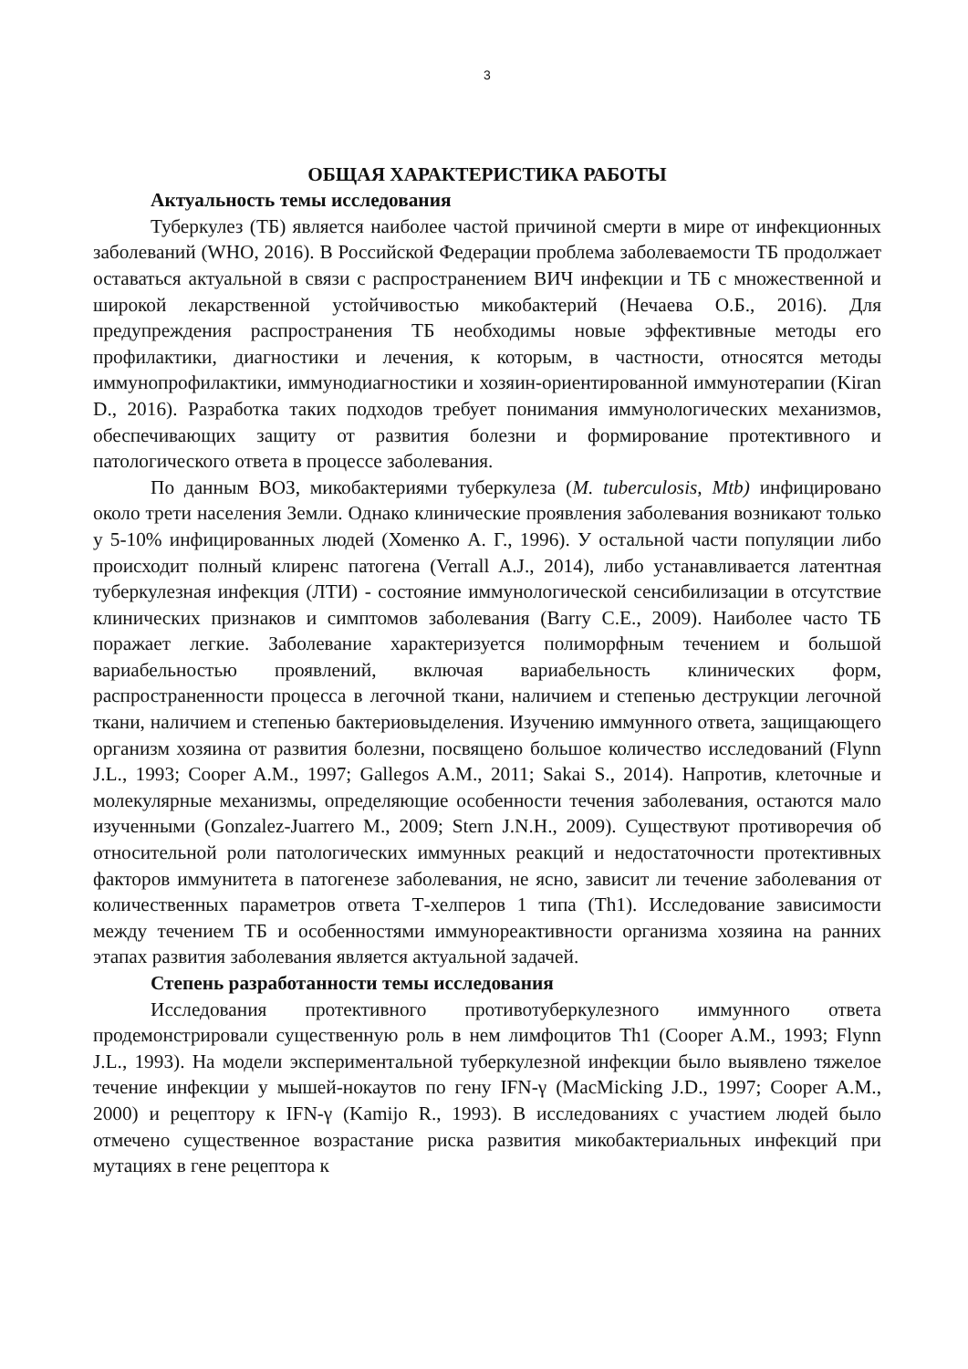3
ОБЩАЯ ХАРАКТЕРИСТИКА РАБОТЫ
Актуальность темы исследования
Туберкулез (ТБ) является наиболее частой причиной смерти в мире от инфекционных заболеваний (WHO, 2016). В Российской Федерации проблема заболеваемости ТБ продолжает оставаться актуальной в связи с распространением ВИЧ инфекции и ТБ с множественной и широкой лекарственной устойчивостью микобактерий (Нечаева О.Б., 2016). Для предупреждения распространения ТБ необходимы новые эффективные методы его профилактики, диагностики и лечения, к которым, в частности, относятся методы иммунопрофилактики, иммунодиагностики и хозяин-ориентированной иммунотерапии (Kiran D., 2016). Разработка таких подходов требует понимания иммунологических механизмов, обеспечивающих защиту от развития болезни и формирование протективного и патологического ответа в процессе заболевания.
По данным ВОЗ, микобактериями туберкулеза (M. tuberculosis, Mtb) инфицировано около трети населения Земли. Однако клинические проявления заболевания возникают только у 5-10% инфицированных людей (Хоменко А. Г., 1996). У остальной части популяции либо происходит полный клиренс патогена (Verrall A.J., 2014), либо устанавливается латентная туберкулезная инфекция (ЛТИ) - состояние иммунологической сенсибилизации в отсутствие клинических признаков и симптомов заболевания (Barry C.E., 2009). Наиболее часто ТБ поражает легкие. Заболевание характеризуется полиморфным течением и большой вариабельностью проявлений, включая вариабельность клинических форм, распространенности процесса в легочной ткани, наличием и степенью деструкции легочной ткани, наличием и степенью бактериовыделения. Изучению иммунного ответа, защищающего организм хозяина от развития болезни, посвящено большое количество исследований (Flynn J.L., 1993; Cooper A.M., 1997; Gallegos A.M., 2011; Sakai S., 2014). Напротив, клеточные и молекулярные механизмы, определяющие особенности течения заболевания, остаются мало изученными (Gonzalez-Juarrero M., 2009; Stern J.N.H., 2009). Существуют противоречия об относительной роли патологических иммунных реакций и недостаточности протективных факторов иммунитета в патогенезе заболевания, не ясно, зависит ли течение заболевания от количественных параметров ответа Т-хелперов 1 типа (Th1). Исследование зависимости между течением ТБ и особенностями иммунореактивности организма хозяина на ранних этапах развития заболевания является актуальной задачей.
Степень разработанности темы исследования
Исследования протективного противотуберкулезного иммунного ответа продемонстрировали существенную роль в нем лимфоцитов Th1 (Cooper A.M., 1993; Flynn J.L., 1993). На модели экспериментальной туберкулезной инфекции было выявлено тяжелое течение инфекции у мышей-нокаутов по гену IFN-γ (MacMicking J.D., 1997; Cooper A.M., 2000) и рецептору к IFN-γ (Kamijo R., 1993). В исследованиях с участием людей было отмечено существенное возрастание риска развития микобактериальных инфекций при мутациях в гене рецептора к